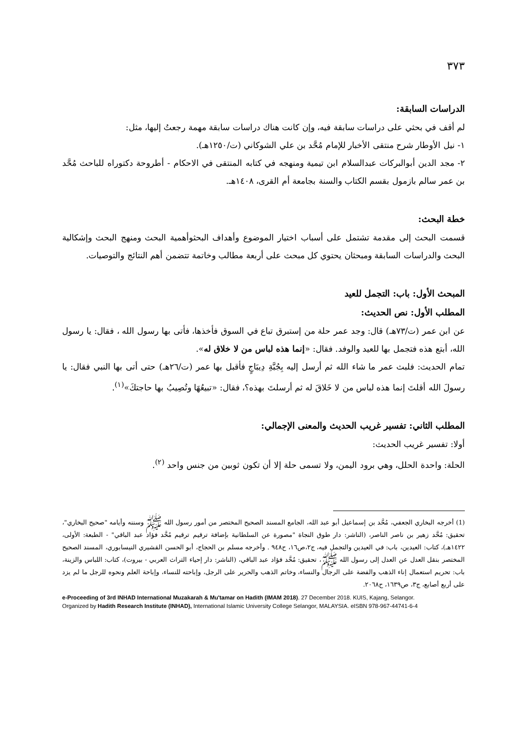٣٧٣
الدراسات السابقة:
لم أقف في بحثي على دراسات سابقة فيه، وإن كانت هناك دراسات سابقة مهمة رجعتُ إليها، مثل:
١- نيل الأوطار شرح منتقى الأخبار للإمام مُحَّد بن علي الشوكاني (ت/١٢٥٠هـ).
٢- مجد الدين أبوالبركات عبدالسلام ابن تيمية ومنهجه في كتابه المنتقى في الاحكام - أطروحة دكتوراه للباحث مُحَّد بن عمر سالم بازمول بقسم الكتاب والسنة بجامعة أم القرى، ١٤٠٨هـ.
خطة البحث:
قسمت البحث إلى مقدمة تشتمل على أسباب اختيار الموضوع وأهداف البحثوأهمية البحث ومنهج البحث وإشكالية البحث والدراسات السابقة ومبحثان يحتوي كل مبحث على أربعة مطالب وخاتمة تتضمن أهم النتائج والتوصيات.
المبحث الأول: باب: التجمل للعيد
المطلب الأول: نص الحديث:
عن ابن عمر (ت/٧٣هـ) قال: وجد عمر حلة من إستبرق تباع في السوق فأخذها، فأتى بها رسول الله ، فقال: يا رسول الله، أبتع هذه فتجمل بها للعيد والوفد. فقال: «إنما هذه لباس من لا خلاق له».
تمام الحديث: فلبث عمر ما شاء الله ثم أرسل إليه بِجُبَّةِ دِيبَاجٍ فأقبل بها عمر (ت/٢٦هـ) حتى أتى بها النبي فقال: يا رسولَ الله أقلتَ إنما هذه لباس من لا خَلاقَ له ثم أرسلتَ بهذه؟، فقال: «تبيعُهَا وتُصِيبُ بها حاجتكَ»<sup>(١)</sup>.
المطلب الثاني: تفسير غريب الحديث والمعنى الإجمالي:
أولا: تفسير غريب الحديث:
الحلة: واحدة الحلل، وهي برود اليمن، ولا تسمى حلة إلا أن تكون ثوبين من جنس واحد <sup>(٢)</sup>.
(1) أخرجه البخاري الجعفي، مُحَّد بن إسماعيل أبو عبد الله، الجامع المسند الصحيح المختصر من أمور رسول الله ﷺ وسننه وأيامه "صحيح البخاري"، تحقيق: مُحَّد زهير بن ناصر الناصر، (الناشر: دار طوق النجاة "مصورة عن السلطانية بإضافة ترقيم ترقيم مُحَّد فؤاد عبد الباقي" - الطبعة: الأولى، ١٤٢٢هـ)، كتاب: العيدين، باب: في العيدين والتجمل فيه، ج٢،ص١٦، ح٩٤٨ . وأخرجه مسلم بن الحجاج، أبو الحسن القشيري النيسابوري، المسند الصحيح المختصر بنقل العدل عن العدل إلى رسول الله ﷺ، تحقيق: مُحَّد فؤاد عبد الباقي، (الناشر: دار إحياء التراث العربي - بيروت)، كتاب: اللباس والزينة، باب: تحريم استعمال إناء الذهب والفضة على الرجال والنساء، وخاتم الذهب والحرير على الرجل، وإباحته للنساء، وإباحة العلم ونحوه للرجل ما لم يزد على أربع أصابع، ج٣، ص١٦٣٩، ح٢٠٦٨.
e-Proceeding of 3rd INHAD International Muzakarah & Mu'tamar on Hadith (IMAM 2018). 27 December 2018. KUIS, Kajang, Selangor.
Organized by Hadith Research Institute (INHAD), International Islamic University College Selangor, MALAYSIA. eISBN 978-967-44741-6-4